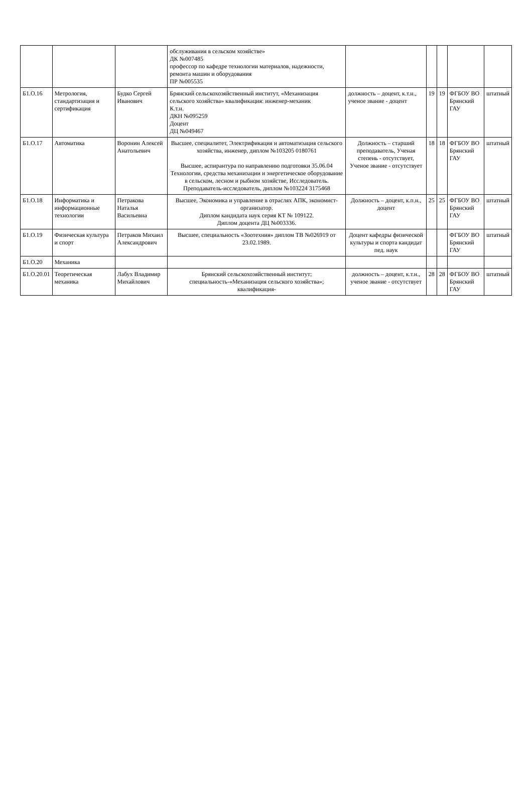| | | | обслуживания в сельском хозяйстве» ДК №007485 профессор по кафедре технологии материалов, надежности, ремонта машин и оборудования ПР №005535 | | | | | |
| Б1.О.16 | Метрология, стандартизация и сертификация | Будко Сергей Иванович | Брянский сельскохозяйственный институт, «Механизация сельского хозяйства» квалификация: инженер-механик К.т.н. ДКН №095259 Доцент ДЦ №049467 | должность – доцент, к.т.н., ученое звание - доцент | 19 | 19 | ФГБОУ ВО Брянский ГАУ | штатный |
| Б1.О.17 | Автоматика | Воронин Алексей Анатольевич | Высшее, специалитет, Электрификация и автоматизация сельского хозяйства, инженер, диплом №103205 0180761 Высшее, аспирантура по направлению подготовки 35.06.04 Технологии, средства механизации и энергетическое оборудование в сельском, лесном и рыбном хозяйстве, Исследователь. Преподаватель-исследователь, диплом №103224 3175468 | Должность – старший преподаватель, Ученая степень - отсутствует, Ученое звание - отсутствует | 18 | 18 | ФГБОУ ВО Брянский ГАУ | штатный |
| Б1.О.18 | Информатика и информационные технологии | Петракова Наталья Васильевна | Высшее, Экономика и управление в отраслях АПК, экономист-организатор. Диплом кандидата наук серия КТ № 109122. Диплом доцента ДЦ №003336. | Должность – доцент, к.п.н., доцент | 25 | 25 | ФГБОУ ВО Брянский ГАУ | штатный |
| Б1.О.19 | Физическая культура и спорт | Петраков Михаил Александрович | Высшее, специальность «Зоотехния» диплом ТВ №026919 от 23.02.1989. | Доцент кафедры физической культуры и спорта кандидат пед. наук | | | ФГБОУ ВО Брянский ГАУ | штатный |
| Б1.О.20 | Механика | | | | | | | |
| Б1.О.20.01 | Теоретическая механика | Лабух Владимир Михайлович | Брянский сельскохозяйственный институт; специальность-«Механизация сельского хозяйства»; квалификация- | должность – доцент, к.т.н., ученое звание - отсутствует | 28 | 28 | ФГБОУ ВО Брянский ГАУ | штатный |